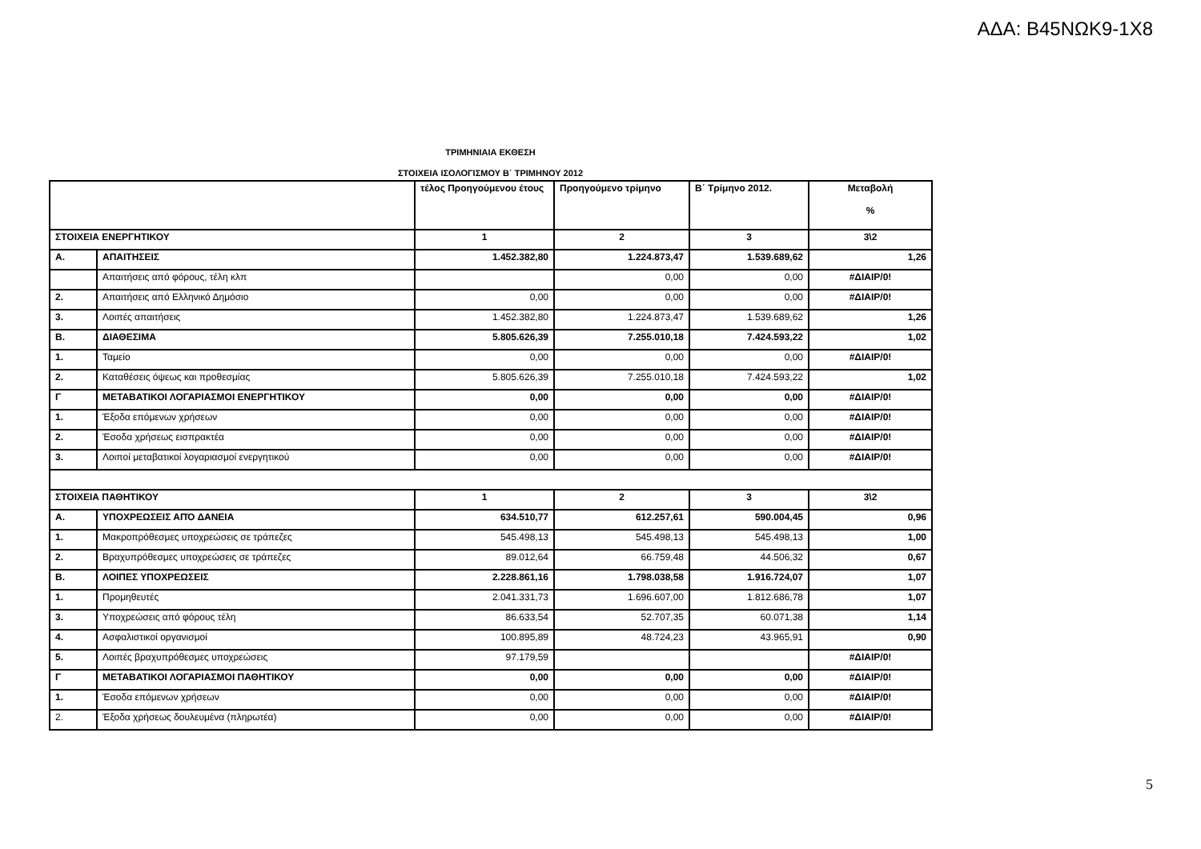ΑΔΑ: Β45ΝΩΚ9-1Χ8
ΤΡΙΜΗΝΙΑΙΑ ΕΚΘΕΣΗ
ΣΤΟΙΧΕΙΑ ΙΣΟΛΟΓΙΣΜΟΥ Β΄ ΤΡΙΜΗΝΟΥ 2012
| | | τέλος Προηγούμενου έτους | Προηγούμενο τρίμηνο | Β΄ Τρίμηνο 2012. | Μεταβολή % |
| --- | --- | --- | --- | --- | --- |
| ΣΤΟΙΧΕΙΑ ΕΝΕΡΓΗΤΙΚΟΥ | | 1 | 2 | 3 | 3\2 |
| Α. | ΑΠΑΙΤΗΣΕΙΣ | 1.452.382,80 | 1.224.873,47 | 1.539.689,62 | 1,26 |
| | Απαιτήσεις από φόρους, τέλη κλπ | | 0,00 | 0,00 | #ΔΙΑΙΡ/0! |
| 2. | Απαιτήσεις από Ελληνικό Δημόσιο | 0,00 | 0,00 | 0,00 | #ΔΙΑΙΡ/0! |
| 3. | Λοιπές απαιτήσεις | 1.452.382,80 | 1.224.873,47 | 1.539.689,62 | 1,26 |
| Β. | ΔΙΑΘΕΣΙΜΑ | 5.805.626,39 | 7.255.010,18 | 7.424.593,22 | 1,02 |
| 1. | Ταμείο | 0,00 | 0,00 | 0,00 | #ΔΙΑΙΡ/0! |
| 2. | Καταθέσεις όψεως και προθεσμίας | 5.805.626,39 | 7.255.010,18 | 7.424.593,22 | 1,02 |
| Γ | ΜΕΤΑΒΑΤΙΚΟΙ ΛΟΓΑΡΙΑΣΜΟΙ ΕΝΕΡΓΗΤΙΚΟΥ | 0,00 | 0,00 | 0,00 | #ΔΙΑΙΡ/0! |
| 1. | Έξοδα επόμενων χρήσεων | 0,00 | 0,00 | 0,00 | #ΔΙΑΙΡ/0! |
| 2. | Έσοδα χρήσεως εισπρακτέα | 0,00 | 0,00 | 0,00 | #ΔΙΑΙΡ/0! |
| 3. | Λοιποί μεταβατικοί λογαριασμοί ενεργητικού | 0,00 | 0,00 | 0,00 | #ΔΙΑΙΡ/0! |
| ΣΤΟΙΧΕΙΑ ΠΑΘΗΤΙΚΟΥ | | 1 | 2 | 3 | 3\2 |
| Α. | ΥΠΟΧΡΕΩΣΕΙΣ ΑΠΌ ΔΑΝΕΙΑ | 634.510,77 | 612.257,61 | 590.004,45 | 0,96 |
| 1. | Μακροπρόθεσμες υποχρεώσεις σε τράπεζες | 545.498,13 | 545.498,13 | 545.498,13 | 1,00 |
| 2. | Βραχυπρόθεσμες υποχρεώσεις σε τράπεζες | 89.012,64 | 66.759,48 | 44.506,32 | 0,67 |
| Β. | ΛΟΙΠΕΣ ΥΠΟΧΡΕΩΣΕΙΣ | 2.228.861,16 | 1.798.038,58 | 1.916.724,07 | 1,07 |
| 1. | Προμηθευτές | 2.041.331,73 | 1.696.607,00 | 1.812.686,78 | 1,07 |
| 3. | Υποχρεώσεις από φόρους τέλη | 86.633,54 | 52.707,35 | 60.071,38 | 1,14 |
| 4. | Ασφαλιστικοί οργανισμοί | 100.895,89 | 48.724,23 | 43.965,91 | 0,90 |
| 5. | Λοιπές βραχυπρόθεσμες υποχρεώσεις | 97.179,59 | | | #ΔΙΑΙΡ/0! |
| Γ | ΜΕΤΑΒΑΤΙΚΟΙ ΛΟΓΑΡΙΑΣΜΟΙ ΠΑΘΗΤΙΚΟΥ | 0,00 | 0,00 | 0,00 | #ΔΙΑΙΡ/0! |
| 1. | Έσοδα επόμενων χρήσεων | 0,00 | 0,00 | 0,00 | #ΔΙΑΙΡ/0! |
| 2. | Έξοδα χρήσεως δουλευμένα (πληρωτέα) | 0,00 | 0,00 | 0,00 | #ΔΙΑΙΡ/0! |
5